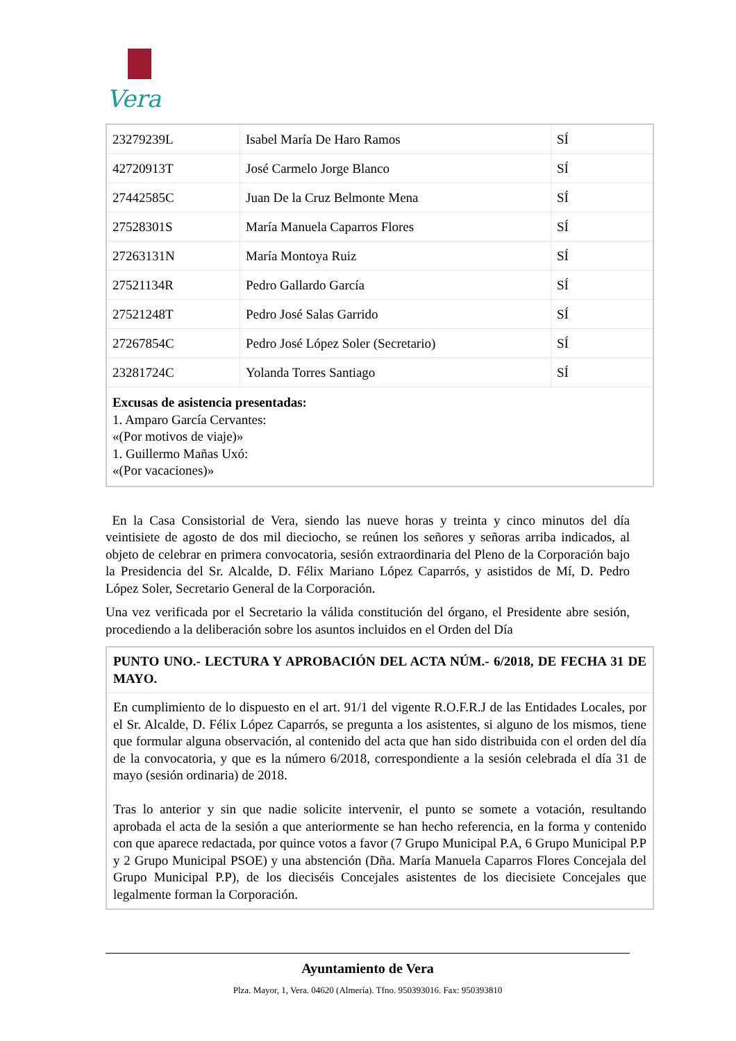Vera
| 23279239L | Isabel María De Haro Ramos | SÍ |
| 42720913T | José Carmelo Jorge Blanco | SÍ |
| 27442585C | Juan De la Cruz Belmonte Mena | SÍ |
| 27528301S | María Manuela Caparros Flores | SÍ |
| 27263131N | María Montoya Ruiz | SÍ |
| 27521134R | Pedro Gallardo García | SÍ |
| 27521248T | Pedro José Salas Garrido | SÍ |
| 27267854C | Pedro José López Soler (Secretario) | SÍ |
| 23281724C | Yolanda Torres Santiago | SÍ |
| Excusas de asistencia presentadas: 1. Amparo García Cervantes: «(Por motivos de viaje)» 1. Guillermo Mañas Uxó: «(Por vacaciones)» | | |
En la Casa Consistorial de Vera, siendo las nueve horas y treinta y cinco minutos del día veintisiete de agosto de dos mil dieciocho, se reúnen los señores y señoras arriba indicados, al objeto de celebrar en primera convocatoria, sesión extraordinaria del Pleno de la Corporación bajo la Presidencia del Sr. Alcalde, D. Félix Mariano López Caparrós, y asistidos de Mí, D. Pedro López Soler, Secretario General de la Corporación.
Una vez verificada por el Secretario la válida constitución del órgano, el Presidente abre sesión, procediendo a la deliberación sobre los asuntos incluidos en el Orden del Día
PUNTO UNO.- LECTURA Y APROBACIÓN DEL ACTA NÚM.- 6/2018, DE FECHA 31 DE MAYO.
En cumplimiento de lo dispuesto en el art. 91/1 del vigente R.O.F.R.J de las Entidades Locales, por el Sr. Alcalde, D. Félix López Caparrós, se pregunta a los asistentes, si alguno de los mismos, tiene que formular alguna observación, al contenido del acta que han sido distribuida con el orden del día de la convocatoria, y que es la número 6/2018, correspondiente a la sesión celebrada el día 31 de mayo (sesión ordinaria) de 2018.
Tras lo anterior y sin que nadie solicite intervenir, el punto se somete a votación, resultando aprobada el acta de la sesión a que anteriormente se han hecho referencia, en la forma y contenido con que aparece redactada, por quince votos a favor (7 Grupo Municipal P.A, 6 Grupo Municipal P.P y 2 Grupo Municipal PSOE) y una abstención (Dña. María Manuela Caparros Flores Concejala del Grupo Municipal P.P), de los dieciséis Concejales asistentes de los diecisiete Concejales que legalmente forman la Corporación.
Ayuntamiento de Vera
Plza. Mayor, 1, Vera. 04620 (Almería). Tfno. 950393016. Fax: 950393810